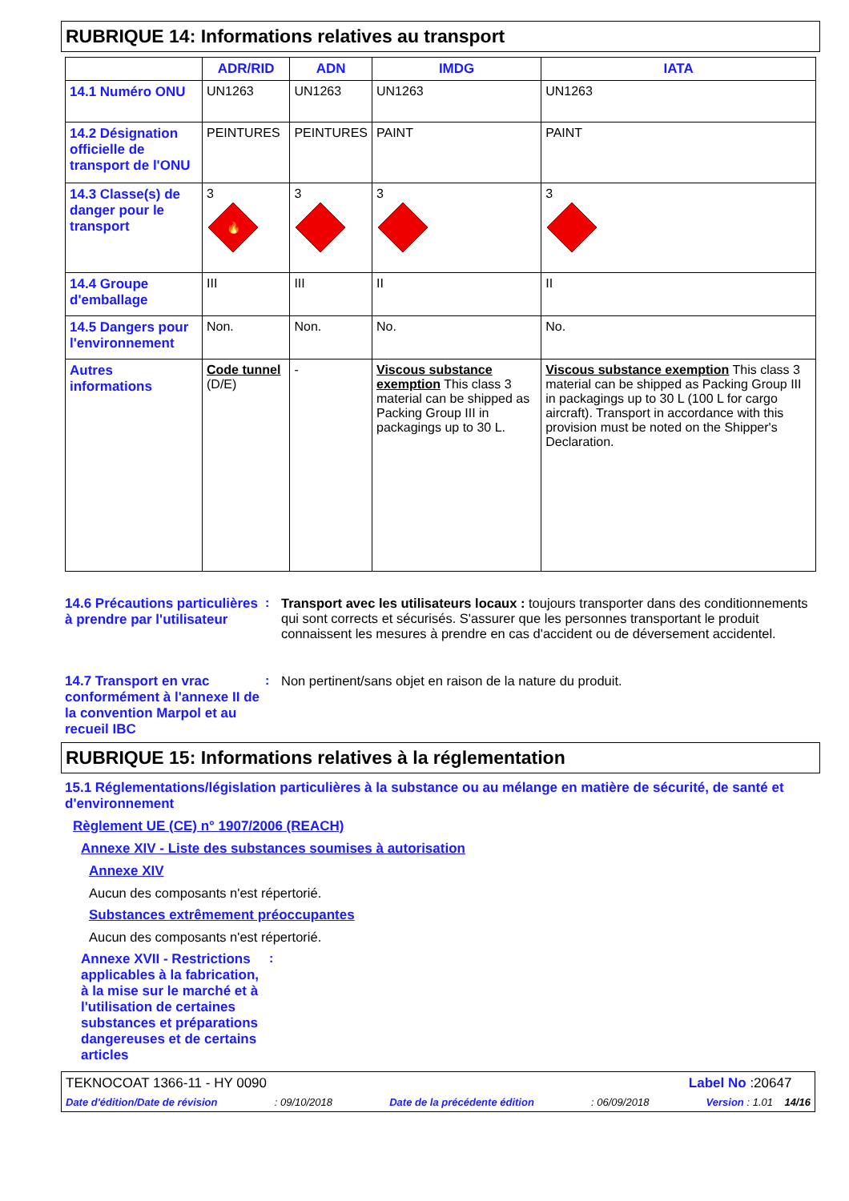RUBRIQUE 14: Informations relatives au transport
| | ADR/RID | ADN | IMDG | IATA |
| --- | --- | --- | --- | --- |
| 14.1 Numéro ONU | UN1263 | UN1263 | UN1263 | UN1263 |
| 14.2 Désignation officielle de transport de l'ONU | PEINTURES | PEINTURES | PAINT | PAINT |
| 14.3 Classe(s) de danger pour le transport | 3 🔥 | 3 | 3 | 3 |
| 14.4 Groupe d'emballage | III | III | II | II |
| 14.5 Dangers pour l'environnement | Non. | Non. | No. | No. |
| Autres informations | Code tunnel (D/E) | - | Viscous substance exemption This class 3 material can be shipped as Packing Group III in packagings up to 30 L. | Viscous substance exemption This class 3 material can be shipped as Packing Group III in packagings up to 30 L (100 L for cargo aircraft). Transport in accordance with this provision must be noted on the Shipper's Declaration. |
14.6 Précautions particulières à prendre par l'utilisateur
: Transport avec les utilisateurs locaux : toujours transporter dans des conditionnements qui sont corrects et sécurisés. S'assurer que les personnes transportant le produit connaissent les mesures à prendre en cas d'accident ou de déversement accidentel.
14.7 Transport en vrac conformément à l'annexe II de la convention Marpol et au recueil IBC
: Non pertinent/sans objet en raison de la nature du produit.
RUBRIQUE 15: Informations relatives à la réglementation
15.1 Réglementations/législation particulières à la substance ou au mélange en matière de sécurité, de santé et d'environnement
Règlement UE (CE) n° 1907/2006 (REACH)
Annexe XIV - Liste des substances soumises à autorisation
Annexe XIV
Aucun des composants n'est répertorié.
Substances extrêmement préoccupantes
Aucun des composants n'est répertorié.
Annexe XVII - Restrictions applicables à la fabrication, à la mise sur le marché et à l'utilisation de certaines substances et préparations dangereuses et de certains articles
:
TEKNOCOAT 1366-11 - HY 0090 Label No :20647
Date d'édition/Date de révision: 09/10/2018 Date de la précédente édition: 06/09/2018 Version : 1.01 14/16